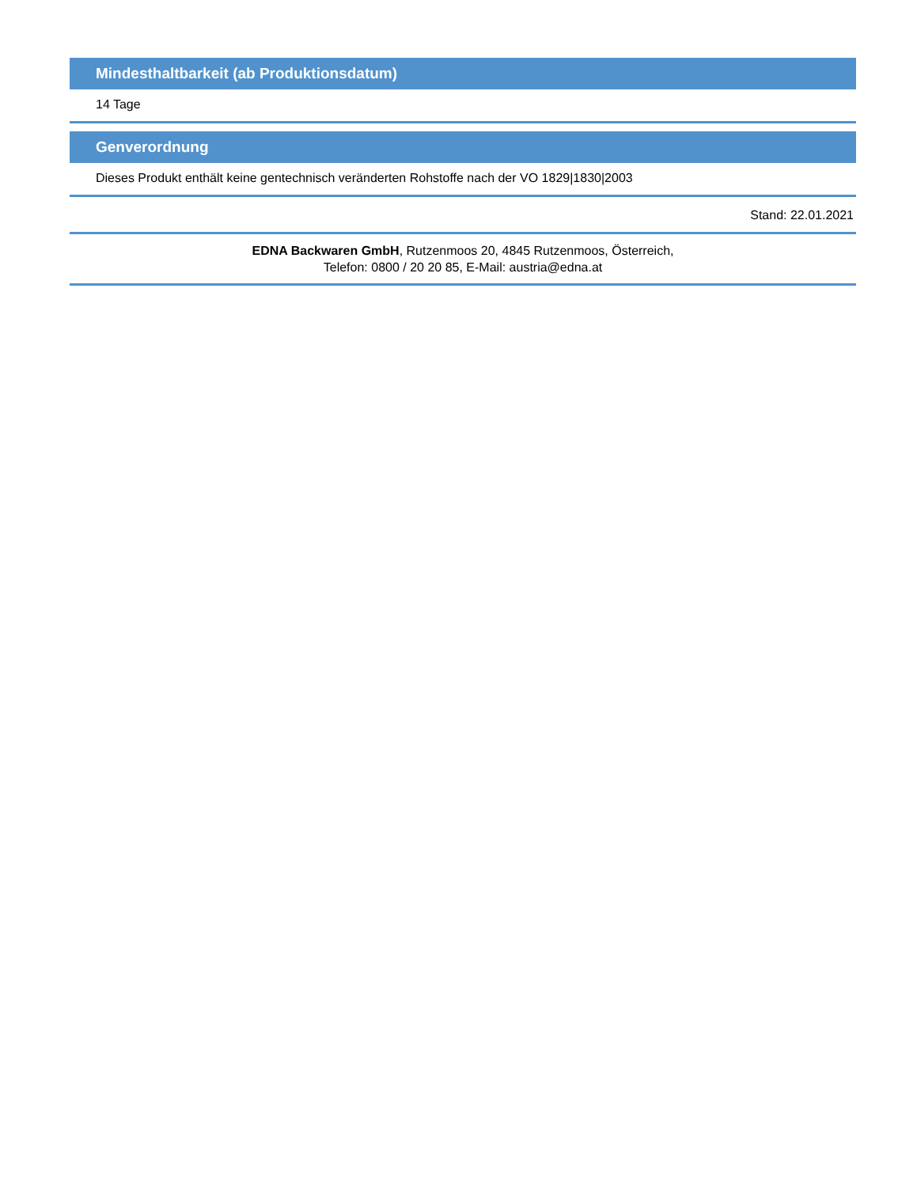Mindesthaltbarkeit (ab Produktionsdatum)
14 Tage
Genverordnung
Dieses Produkt enthält keine gentechnisch veränderten Rohstoffe nach der VO 1829|1830|2003
Stand: 22.01.2021
EDNA Backwaren GmbH, Rutzenmoos 20, 4845 Rutzenmoos, Österreich,
Telefon: 0800 / 20 20 85, E-Mail: austria@edna.at